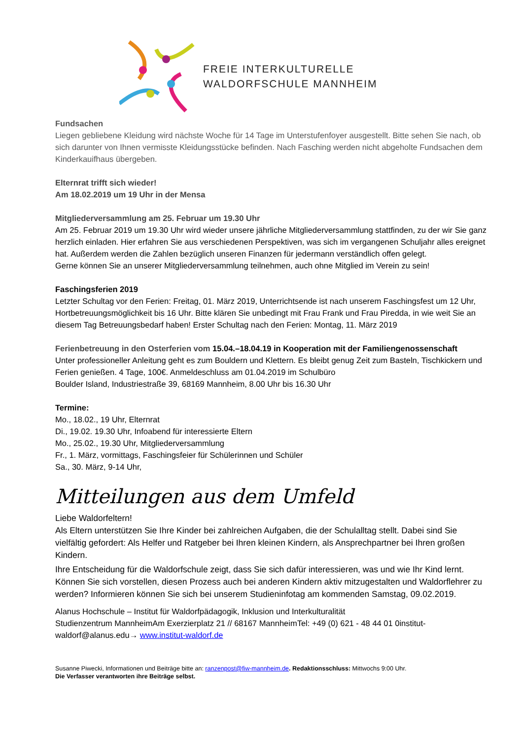FREIE INTERKULTURELLE
WALDORFSCHULE MANNHEIM
Fundsachen
Liegen gebliebene Kleidung wird nächste Woche für 14 Tage im Unterstufenfoyer ausgestellt. Bitte sehen Sie nach, ob sich darunter von Ihnen vermisste Kleidungsstücke befinden. Nach Fasching werden nicht abgeholte Fundsachen dem Kinderkauifhaus übergeben.
Elternrat trifft sich wieder!
Am 18.02.2019 um 19 Uhr in der Mensa
Mitgliederversammlung am 25. Februar um 19.30 Uhr
Am 25. Februar 2019 um 19.30 Uhr wird wieder unsere jährliche Mitgliederversammlung stattfinden, zu der wir Sie ganz herzlich einladen. Hier erfahren Sie aus verschiedenen Perspektiven, was sich im vergangenen Schuljahr alles ereignet hat. Außerdem werden die Zahlen bezüglich unseren Finanzen für jedermann verständlich offen gelegt.
Gerne können Sie an unserer Mitgliederversammlung teilnehmen, auch ohne Mitglied im Verein zu sein!
Faschingsferien 2019
Letzter Schultag vor den Ferien: Freitag, 01. März 2019, Unterrichtsende ist nach unserem Faschingsfest um 12 Uhr, Hortbetreuungsmöglichkeit bis 16 Uhr. Bitte klären Sie unbedingt mit Frau Frank und Frau Piredda, in wie weit Sie an diesem Tag Betreuungsbedarf haben! Erster Schultag nach den Ferien: Montag, 11. März 2019
Ferienbetreuung in den Osterferien vom 15.04.–18.04.19 in Kooperation mit der Familiengenossenschaft
Unter professioneller Anleitung geht es zum Bouldern und Klettern. Es bleibt genug Zeit zum Basteln, Tischkickern und Ferien genießen. 4 Tage, 100€. Anmeldeschluss am 01.04.2019 im Schulbüro
Boulder Island, Industriestraße 39, 68169 Mannheim, 8.00 Uhr bis 16.30 Uhr
Termine:
Mo., 18.02., 19 Uhr, Elternrat
Di., 19.02. 19.30 Uhr, Infoabend für interessierte Eltern
Mo., 25.02., 19.30 Uhr, Mitgliederversammlung
Fr., 1. März, vormittags, Faschingsfeier für Schülerinnen und Schüler
Sa., 30. März, 9-14 Uhr,
Mitteilungen aus dem Umfeld
Liebe Waldorfeltern!
Als Eltern unterstützen Sie Ihre Kinder bei zahlreichen Aufgaben, die der Schulalltag stellt. Dabei sind Sie vielfältig gefordert: Als Helfer und Ratgeber bei Ihren kleinen Kindern, als Ansprechpartner bei Ihren großen Kindern.
Ihre Entscheidung für die Waldorfschule zeigt, dass Sie sich dafür interessieren, was und wie Ihr Kind lernt. Können Sie sich vorstellen, diesen Prozess auch bei anderen Kindern aktiv mitzugestalten und Waldorflehrer zu werden? Informieren können Sie sich bei unserem Studieninfotag am kommenden Samstag, 09.02.2019.
Alanus Hochschule – Institut für Waldorfpädagogik, Inklusion und Interkulturalität
Studienzentrum MannheimAm Exerzierplatz 21 // 68167 MannheimTel: +49 (0) 621 - 48 44 01 0institut-waldorf@alanus.edu→ www.institut-waldorf.de
Susanne Piwecki, Informationen und Beiträge bitte an: ranzenpost@fiw-mannheim.de. Redaktionsschluss: Mittwochs 9:00 Uhr.
Die Verfasser verantworten ihre Beiträge selbst.